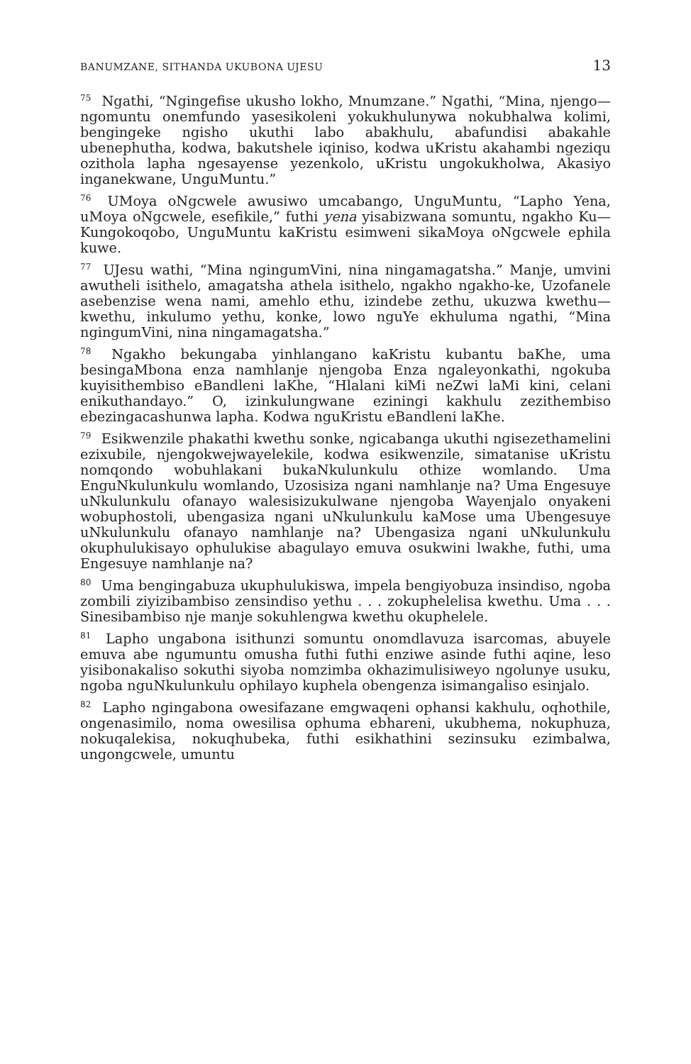BANUMZANE, SITHANDA UKUBONA UJESU 13
<sup>75</sup> Ngathi, “Ngingefise ukusho lokho, Mnumzane.” Ngathi, “Mina, njengo—ngomuntu onemfundo yasesikoleni yokukhulunywa nokubhalwa kolimi, bengingeke ngisho ukuthi labo abakhulu, abafundisi abakahle ubenephutha, kodwa, bakutshele iqiniso, kodwa uKristu akahambi ngeziqu ozithola lapha ngesayense yezenkolo, uKristu ungokukholwa, Akasiyo inganekwane, UnguMuntu.”
<sup>76</sup> UMoya oNgcwele awusiwo umcabango, UnguMuntu, “Lapho Yena, uMoya oNgcwele, esefikile,” futhi yena yisabizwana somuntu, ngakho Ku—Kungokoqobo, UnguMuntu kaKristu esimweni sikaMoya oNgcwele ephila kuwe.
<sup>77</sup> UJesu wathi, “Mina ngingumVini, nina ningamagatsha.” Manje, umvini awutheli isithelo, amagatsha athela isithelo, ngakho ngakho-ke, Uzofanele asebenzise wena nami, amehlo ethu, izindebe zethu, ukuzwa kwethu—kwethu, inkulumo yethu, konke, lowo nguYe ekhuluma ngathi, “Mina ngingumVini, nina ningamagatsha.”
<sup>78</sup> Ngakho bekungaba yinhlangano kaKristu kubantu baKhe, uma besingaMbona enza namhlanje njengoba Enza ngaleyonkathi, ngokuba kuyisithembiso eBandleni laKhe, “Hlalani kiMi neZwi laMi kini, celani enikuthandayo.” O, izinkulungwane eziningi kakhulu zezithembiso ebezingacashunwa lapha. Kodwa nguKristu eBandleni laKhe.
<sup>79</sup> Esikwenzile phakathi kwethu sonke, ngicabanga ukuthi ngisezethamelini ezixubile, njengokwejwayelekile, kodwa esikwenzile, simatanise uKristu nomqondo wobuhlakani bukaNkulunkulu othize womlando. Uma EnguNkulunkulu womlando, Uzosisiza ngani namhlanje na? Uma Engesuye uNkulunkulu ofanayo walesisizukulwane njengoba Wayenjalo onyakeni wobuphostoli, ubengasiza ngani uNkulunkulu kaMose uma Ubengesuye uNkulunkulu ofanayo namhlanje na? Ubengasiza ngani uNkulunkulu okuphulukisayo ophulukise abagulayo emuva osukwini lwakhe, futhi, uma Engesuye namhlanje na?
<sup>80</sup> Uma bengingabuza ukuphulukiswa, impela bengiyobuza insindiso, ngoba zombili ziyizibambiso zensindiso yethu . . . zokuphelelisa kwethu. Uma . . . Sinesibambiso nje manje sokuhlengwa kwethu okuphelele.
<sup>81</sup> Lapho ungabona isithunzi somuntu onomdlavuza isarcomas, abuyele emuva abe ngumuntu omusha futhi futhi enziwe asinde futhi aqine, leso yisibonakaliso sokuthi siyoba nomzimba okhazimulisiweyo ngolunye usuku, ngoba nguNkulunkulu ophilayo kuphela obengenza isimangaliso esinjalo.
<sup>82</sup> Lapho ngingabona owesifazane emgwaqeni ophansi kakhulu, oqhothile, ongenasimilo, noma owesilisa ophuma ebhareni, ukubhema, nokuphuza, nokuqalekisa, nokuqhubeka, futhi esikhathini sezinsuku ezimbalwa, ungongcwele, umuntu